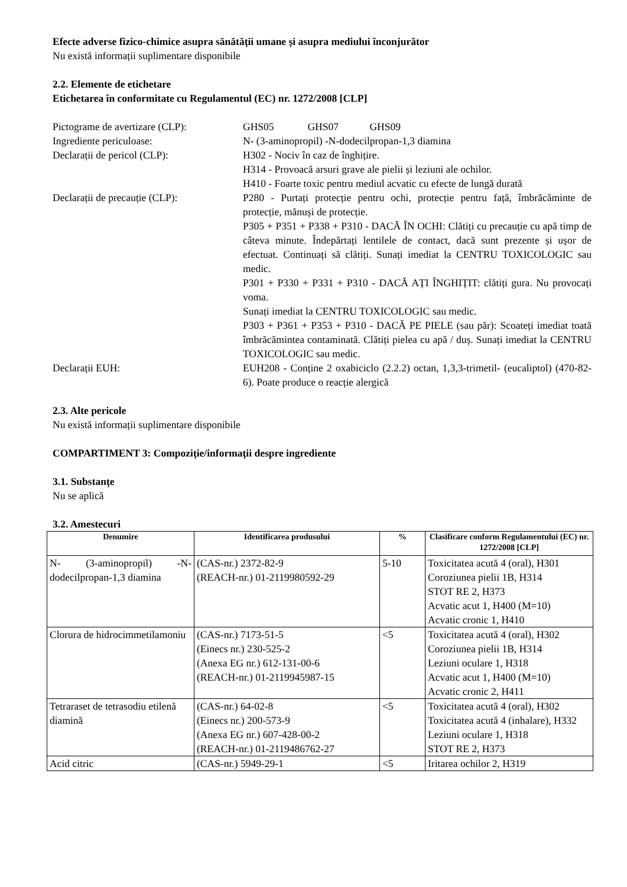Efecte adverse fizico-chimice asupra sănătății umane și asupra mediului înconjurător
Nu există informații suplimentare disponibile
2.2. Elemente de etichetare
Etichetarea în conformitate cu Regulamentul (EC) nr. 1272/2008 [CLP]
Pictograme de avertizare (CLP):
GHS05 GHS07 GHS09
Ingrediente periculoase: N- (3-aminopropil) -N-dodecilpropan-1,3 diamina
Declarații de pericol (CLP): H302 - Nociv în caz de înghițire.
H314 - Provoacă arsuri grave ale pielii și leziuni ale ochilor.
H410 - Foarte toxic pentru mediul acvatic cu efecte de lungă durată
Declarații de precauție (CLP): P280 - Purtați protecție pentru ochi, protecție pentru față, îmbrăcăminte de protecție, mănuși de protecție.
P305 + P351 + P338 + P310 - DACĂ ÎN OCHI: Clătiți cu precauție cu apă timp de câteva minute. Îndepărtați lentilele de contact, dacă sunt prezente și ușor de efectuat. Continuați să clătiți. Sunați imediat la CENTRU TOXICOLOGIC sau medic.
P301 + P330 + P331 + P310 - DACĂ AȚI ÎNGHIȚIT: clătiți gura. Nu provocați voma.
Sunați imediat la CENTRU TOXICOLOGIC sau medic.
P303 + P361 + P353 + P310 - DACĂ PE PIELE (sau păr): Scoateți imediat toată îmbrăcămintea contaminată. Clătiți pielea cu apă / duș. Sunați imediat la CENTRU TOXICOLOGIC sau medic.
Declarații EUH: EUH208 - Conține 2 oxabiciclo (2.2.2) octan, 1,3,3-trimetil- (eucaliptol) (470-82-6). Poate produce o reacție alergică
2.3. Alte pericole
Nu există informații suplimentare disponibile
COMPARTIMENT 3: Compoziție/informații despre ingrediente
3.1. Substanțe
Nu se aplică
3.2. Amestecuri
| Denumire | Identificarea produsului | % | Clasificare conform Regulamentului (EC) nr. 1272/2008 [CLP] |
| --- | --- | --- | --- |
| N- (3-aminopropil) -N-dodecilpropan-1,3 diamina | (CAS-nr.) 2372-82-9 (REACH-nr.) 01-2119980592-29 | 5-10 | Toxicitatea acută 4 (oral), H301 Coroziunea pielii 1B, H314 STOT RE 2, H373 Acvatic acut 1, H400 (M=10) Acvatic cronic 1, H410 |
| Clorura de hidrocimmetilamoniu | (CAS-nr.) 7173-51-5 (Einecs nr.) 230-525-2 (Anexa EG nr.) 612-131-00-6 (REACH-nr.) 01-2119945987-15 | <5 | Toxicitatea acută 4 (oral), H302 Coroziunea pielii 1B, H314 Leziuni oculare 1, H318 Acvatic acut 1, H400 (M=10) Acvatic cronic 2, H411 |
| Tetraraset de tetrasodiu etilenă diamină | (CAS-nr.) 64-02-8 (Einecs nr.) 200-573-9 (Anexa EG nr.) 607-428-00-2 (REACH-nr.) 01-2119486762-27 | <5 | Toxicitatea acută 4 (oral), H302 Toxicitatea acută 4 (inhalare), H332 Leziuni oculare 1, H318 STOT RE 2, H373 |
| Acid citric | (CAS-nr.) 5949-29-1 | <5 | Iritarea ochilor 2, H319 |